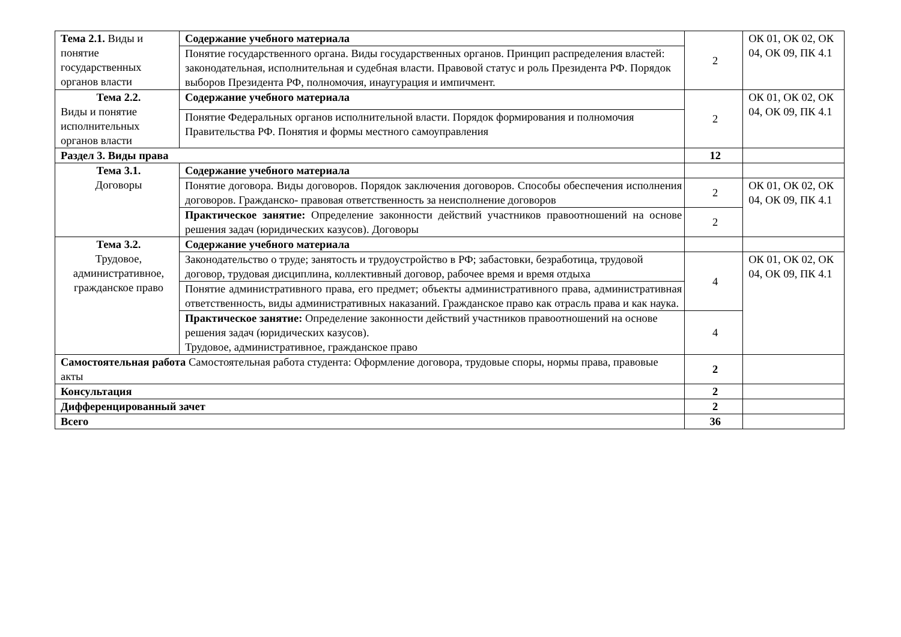| Тема 2.1. Виды и понятие государственных органов власти | Содержание учебного материала | 2 | ОК 01, ОК 02, ОК 04, ОК 09, ПК 4.1 |
| | Понятие государственного органа. Виды государственных органов. Принцип распределения властей: законодательная, исполнительная и судебная власти. Правовой статус и роль Президента РФ. Порядок выборов Президента РФ, полномочия, инаугурация и импичмент. | | |
| Тема 2.2. Виды и понятие исполнительных органов власти | Содержание учебного материала | 2 | ОК 01, ОК 02, ОК 04, ОК 09, ПК 4.1 |
| | Понятие Федеральных органов исполнительной власти. Порядок формирования и полномочия Правительства РФ. Понятия и формы местного самоуправления | | |
| Раздел 3. Виды права | | 12 | |
| Тема 3.1. Договоры | Содержание учебного материала | | |
| | Понятие договора. Виды договоров. Порядок заключения договоров. Способы обеспечения исполнения договоров. Гражданско- правовая ответственность за неисполнение договоров | 2 | ОК 01, ОК 02, ОК 04, ОК 09, ПК 4.1 |
| | Практическое занятие: Определение законности действий участников правоотношений на основе решения задач (юридических казусов). Договоры | 2 | |
| Тема 3.2. Трудовое, административное, гражданское право | Содержание учебного материала | | |
| | Законодательство о труде; занятость и трудоустройство в РФ; забастовки, безработица, трудовой договор, трудовая дисциплина, коллективный договор, рабочее время и время отдыха | 4 | ОК 01, ОК 02, ОК 04, ОК 09, ПК 4.1 |
| | Понятие административного права, его предмет; объекты административного права, административная ответственность, виды административных наказаний. Гражданское право как отрасль права и как наука. | | |
| | Практическое занятие: Определение законности действий участников правоотношений на основе решения задач (юридических казусов). Трудовое, административное, гражданское право | 4 | |
| Самостоятельная работа Самостоятельная работа студента: Оформление договора, трудовые споры, нормы права, правовые акты | | 2 | |
| Консультация | | 2 | |
| Дифференцированный зачет | | 2 | |
| Всего | | 36 | |